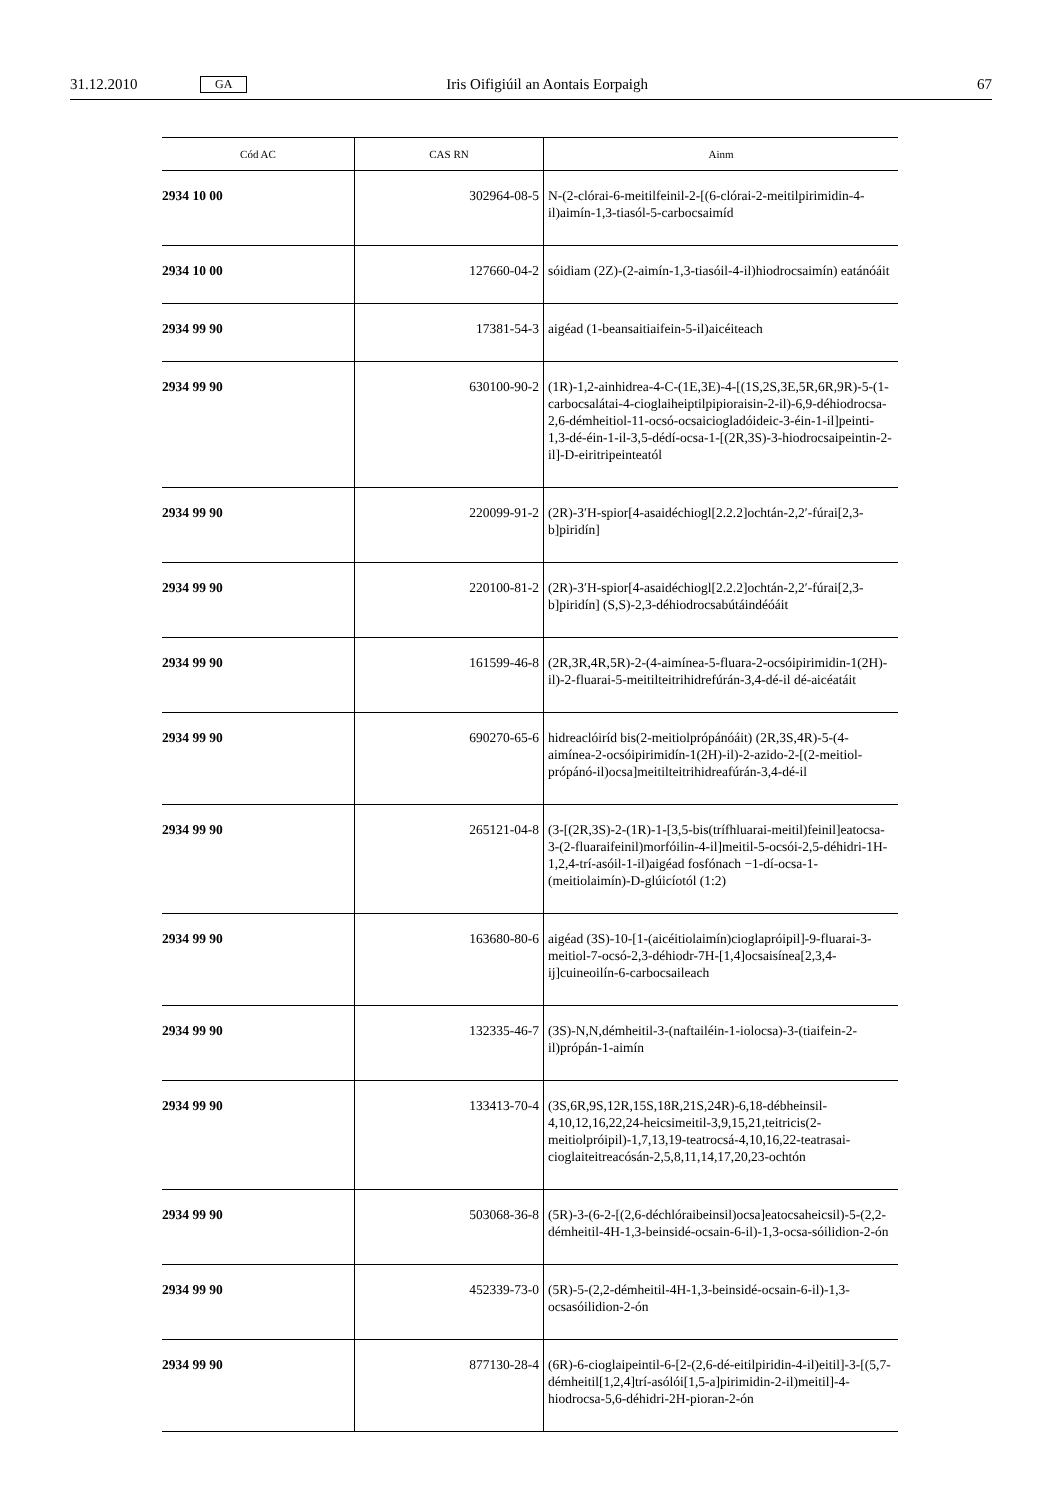31.12.2010 GA Iris Oifigiúil an Aontais Eorpaigh 67
| Cód AC | CAS RN | Ainm |
| --- | --- | --- |
| 2934 10 00 | 302964-08-5 | N-(2-clórai-6-meitilfeinil-2-[(6-clórai-2-meitilpirimidin-4-il)aimín-1,3-tiasól-5-carbocsaimíd |
| 2934 10 00 | 127660-04-2 | sóidiam (2Z)-(2-aimín-1,3-tiasóil-4-il)hiodrocsaimín) eatánóáit |
| 2934 99 90 | 17381-54-3 | aigéad (1-beansaitiaifein-5-il)aicéiteach |
| 2934 99 90 | 630100-90-2 | (1R)-1,2-ainhidrea-4-C-(1E,3E)-4-[(1S,2S,3E,5R,6R,9R)-5-(1-carbocsalátai-4-cioglaiheiptilpipioraisin-2-il)-6,9-déhiodrocsa-2,6-démheitiol-11-ocsó-ocsaiciogladóideic-3-éin-1-il]peinti-1,3-dé-éin-1-il-3,5-dédí-ocsa-1-[(2R,3S)-3-hiodrocsaipeintin-2-il]-D-eiritripeinteatól |
| 2934 99 90 | 220099-91-2 | (2R)-3′H-spior[4-asaidéchiogl[2.2.2]ochtán-2,2′-fúrai[2,3-b]piridín] |
| 2934 99 90 | 220100-81-2 | (2R)-3′H-spior[4-asaidéchiogl[2.2.2]ochtán-2,2′-fúrai[2,3-b]piridín] (S,S)-2,3-déhiodrocsabútáindéóáit |
| 2934 99 90 | 161599-46-8 | (2R,3R,4R,5R)-2-(4-aimínea-5-fluara-2-ocsóipirimidin-1(2H)-il)-2-fluarai-5-meitilteitrihidrefúrán-3,4-dé-il dé-aicéatáit |
| 2934 99 90 | 690270-65-6 | hidreaclóiríd bis(2-meitiolprópánóáit) (2R,3S,4R)-5-(4-aimínea-2-ocsóipirimidín-1(2H)-il)-2-azido-2-[(2-meitiol-própánó-il)ocsa]meitilteitrihidreafúrán-3,4-dé-il |
| 2934 99 90 | 265121-04-8 | (3-[(2R,3S)-2-(1R)-1-[3,5-bis(trífhluarai-meitil)feinil]eatocsa-3-(2-fluaraifeinil)morfóilin-4-il]meitil-5-ocsói-2,5-déhidri-1H-1,2,4-trí-asóil-1-il)aigéad fosfónach −1-dí-ocsa-1-(meitiolaimín)-D-glúicíotól (1:2) |
| 2934 99 90 | 163680-80-6 | aigéad (3S)-10-[1-(aicéitiolaimín)cioglapróipil]-9-fluarai-3-meitiol-7-ocsó-2,3-déhiodr-7H-[1,4]ocsaisínea[2,3,4-ij]cuineoilín-6-carbocsaileach |
| 2934 99 90 | 132335-46-7 | (3S)-N,N,démheitil-3-(naftailéin-1-iolocsa)-3-(tiaifein-2-il)própán-1-aimín |
| 2934 99 90 | 133413-70-4 | (3S,6R,9S,12R,15S,18R,21S,24R)-6,18-débheinsil-4,10,12,16,22,24-heicsimeitil-3,9,15,21,teitricis(2-meitiolpróipil)-1,7,13,19-teatrocsá-4,10,16,22-teatrasai-cioglaiteitreacósán-2,5,8,11,14,17,20,23-ochtón |
| 2934 99 90 | 503068-36-8 | (5R)-3-(6-2-[(2,6-déchlóraibeinsil)ocsa]eatocsaheicsil)-5-(2,2-démheitil-4H-1,3-beinsidé-ocsain-6-il)-1,3-ocsa-sóilidion-2-ón |
| 2934 99 90 | 452339-73-0 | (5R)-5-(2,2-démheitil-4H-1,3-beinsidé-ocsain-6-il)-1,3-ocsasóilidion-2-ón |
| 2934 99 90 | 877130-28-4 | (6R)-6-cioglaipeintil-6-[2-(2,6-dé-eitilpiridin-4-il)eitil]-3-[(5,7-démheitil[1,2,4]trí-asólói[1,5-a]pirimidin-2-il)meitil]-4-hiodrocsa-5,6-déhidri-2H-pioran-2-ón |